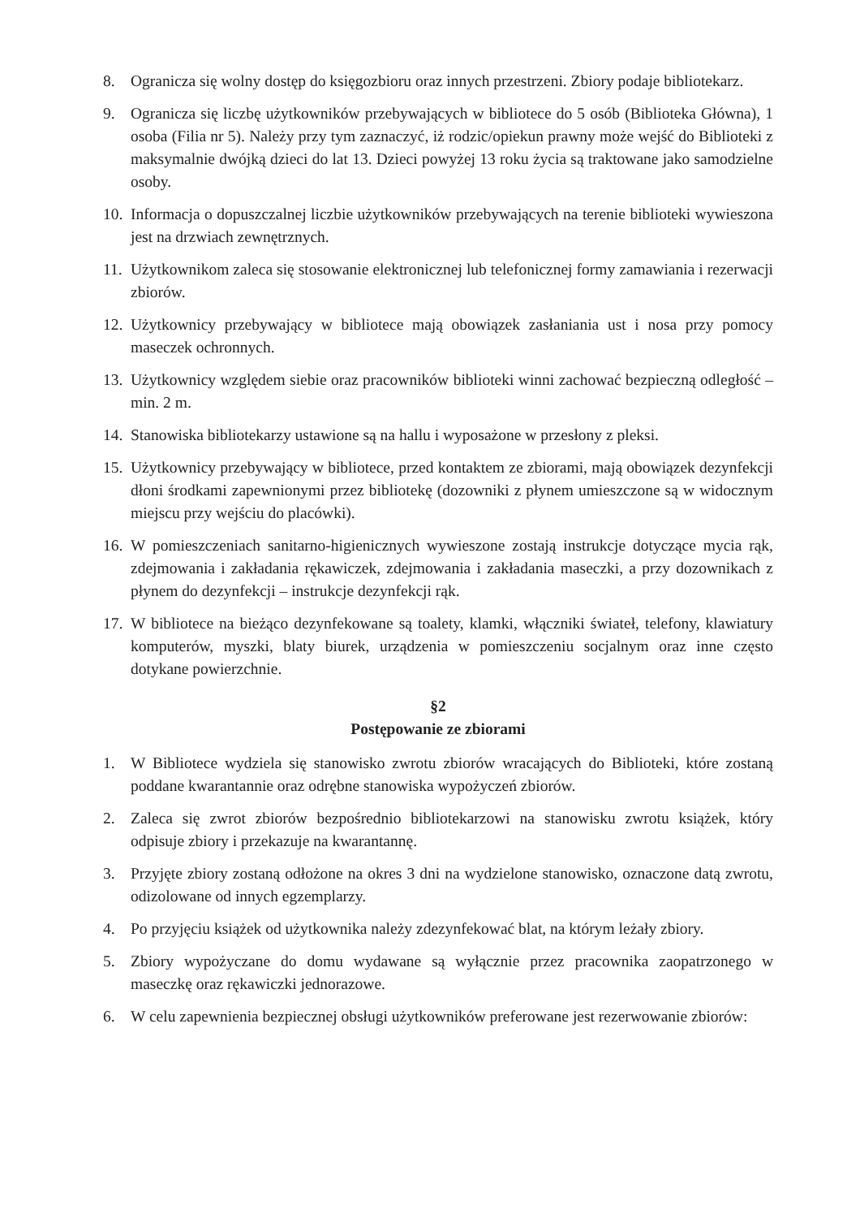8. Ogranicza się wolny dostęp do księgozbioru oraz innych przestrzeni. Zbiory podaje bibliotekarz.
9. Ogranicza się liczbę użytkowników przebywających w bibliotece do 5 osób (Biblioteka Główna), 1 osoba (Filia nr 5). Należy przy tym zaznaczyć, iż rodzic/opiekun prawny może wejść do Biblioteki z maksymalnie dwójką dzieci do lat 13. Dzieci powyżej 13 roku życia są traktowane jako samodzielne osoby.
10. Informacja o dopuszczalnej liczbie użytkowników przebywających na terenie biblioteki wywieszona jest na drzwiach zewnętrznych.
11. Użytkownikom zaleca się stosowanie elektronicznej lub telefonicznej formy zamawiania i rezerwacji zbiorów.
12. Użytkownicy przebywający w bibliotece mają obowiązek zasłaniania ust i nosa przy pomocy maseczek ochronnych.
13. Użytkownicy względem siebie oraz pracowników biblioteki winni zachować bezpieczną odległość – min. 2 m.
14. Stanowiska bibliotekarzy ustawione są na hallu i wyposażone w przesłony z pleksi.
15. Użytkownicy przebywający w bibliotece, przed kontaktem ze zbiorami, mają obowiązek dezynfekcji dłoni środkami zapewnionymi przez bibliotekę (dozowniki z płynem umieszczone są w widocznym miejscu przy wejściu do placówki).
16. W pomieszczeniach sanitarno-higienicznych wywieszone zostają instrukcje dotyczące mycia rąk, zdejmowania i zakładania rękawiczek, zdejmowania i zakładania maseczki, a przy dozownikach z płynem do dezynfekcji – instrukcje dezynfekcji rąk.
17. W bibliotece na bieżąco dezynfekowane są toalety, klamki, włączniki świateł, telefony, klawiatury komputerów, myszki, blaty biurek, urządzenia w pomieszczeniu socjalnym oraz inne często dotykane powierzchnie.
§2
Postępowanie ze zbiorami
1. W Bibliotece wydziela się stanowisko zwrotu zbiorów wracających do Biblioteki, które zostaną poddane kwarantannie oraz odrębne stanowiska wypożyczeń zbiorów.
2. Zaleca się zwrot zbiorów bezpośrednio bibliotekarzowi na stanowisku zwrotu książek, który odpisuje zbiory i przekazuje na kwarantannę.
3. Przyjęte zbiory zostaną odłożone na okres 3 dni na wydzielone stanowisko, oznaczone datą zwrotu, odizolowane od innych egzemplarzy.
4. Po przyjęciu książek od użytkownika należy zdezynfekować blat, na którym leżały zbiory.
5. Zbiory wypożyczane do domu wydawane są wyłącznie przez pracownika zaopatrzonego w maseczkę oraz rękawiczki jednorazowe.
6. W celu zapewnienia bezpiecznej obsługi użytkowników preferowane jest rezerwowanie zbiorów: